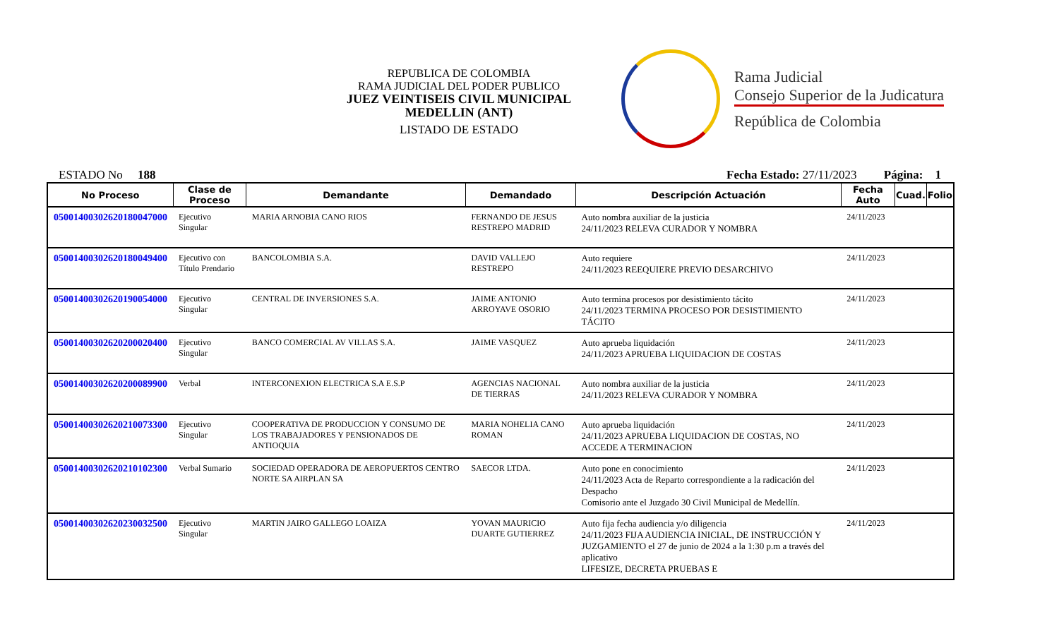REPUBLICA DE COLOMBIA
RAMA JUDICIAL DEL PODER PUBLICO
JUEZ VEINTISEIS CIVIL MUNICIPAL MEDELLIN (ANT)
LISTADO DE ESTADO
Rama Judicial
Consejo Superior de la Judicatura
República de Colombia
ESTADO No 188 Fecha Estado: 27/11/2023 Página: 1
| No Proceso | Clase de Proceso | Demandante | Demandado | Descripción Actuación | Fecha Auto | Cuad. | Folio |
| --- | --- | --- | --- | --- | --- | --- | --- |
| 05001400302620180047000 | Ejecutivo Singular | MARIA ARNOBIA CANO RIOS | FERNANDO DE JESUS RESTREPO MADRID | Auto nombra auxiliar de la justicia 24/11/2023 RELEVA CURADOR Y NOMBRA | 24/11/2023 | | |
| 05001400302620180049400 | Ejecutivo con Título Prendario | BANCOLOMBIA S.A. | DAVID VALLEJO RESTREPO | Auto requiere 24/11/2023 REEQUIERE PREVIO DESARCHIVO | 24/11/2023 | | |
| 05001400302620190054000 | Ejecutivo Singular | CENTRAL DE INVERSIONES S.A. | JAIME ANTONIO ARROYAVE OSORIO | Auto termina procesos por desistimiento tácito 24/11/2023 TERMINA PROCESO POR DESISTIMIENTO TÁCITO | 24/11/2023 | | |
| 05001400302620200020400 | Ejecutivo Singular | BANCO COMERCIAL AV VILLAS S.A. | JAIME VASQUEZ | Auto aprueba liquidación 24/11/2023 APRUEBA LIQUIDACION DE COSTAS | 24/11/2023 | | |
| 05001400302620200089900 | Verbal | INTERCONEXION ELECTRICA S.A E.S.P | AGENCIAS NACIONAL DE TIERRAS | Auto nombra auxiliar de la justicia 24/11/2023 RELEVA CURADOR Y NOMBRA | 24/11/2023 | | |
| 05001400302620210073300 | Ejecutivo Singular | COOPERATIVA DE PRODUCCION Y CONSUMO DE LOS TRABAJADORES Y PENSIONADOS DE ANTIOQUIA | MARIA NOHELIA CANO ROMAN | Auto aprueba liquidación 24/11/2023 APRUEBA LIQUIDACION DE COSTAS, NO ACCEDE A TERMINACION | 24/11/2023 | | |
| 05001400302620210102300 | Verbal Sumario | SOCIEDAD OPERADORA DE AEROPUERTOS CENTRO NORTE SA AIRPLAN SA | SAECOR LTDA. | Auto pone en conocimiento 24/11/2023 Acta de Reparto correspondiente a la radicación del Despacho Comisorio ante el Juzgado 30 Civil Municipal de Medellín. | 24/11/2023 | | |
| 05001400302620230032500 | Ejecutivo Singular | MARTIN JAIRO GALLEGO LOAIZA | YOVAN MAURICIO DUARTE GUTIERREZ | Auto fija fecha audiencia y/o diligencia 24/11/2023 FIJA AUDIENCIA INICIAL, DE INSTRUCCIÓN Y JUZGAMIENTO el 27 de junio de 2024 a la 1:30 p.m a través del aplicativo LIFESIZE, DECRETA PRUEBAS E | 24/11/2023 | | |